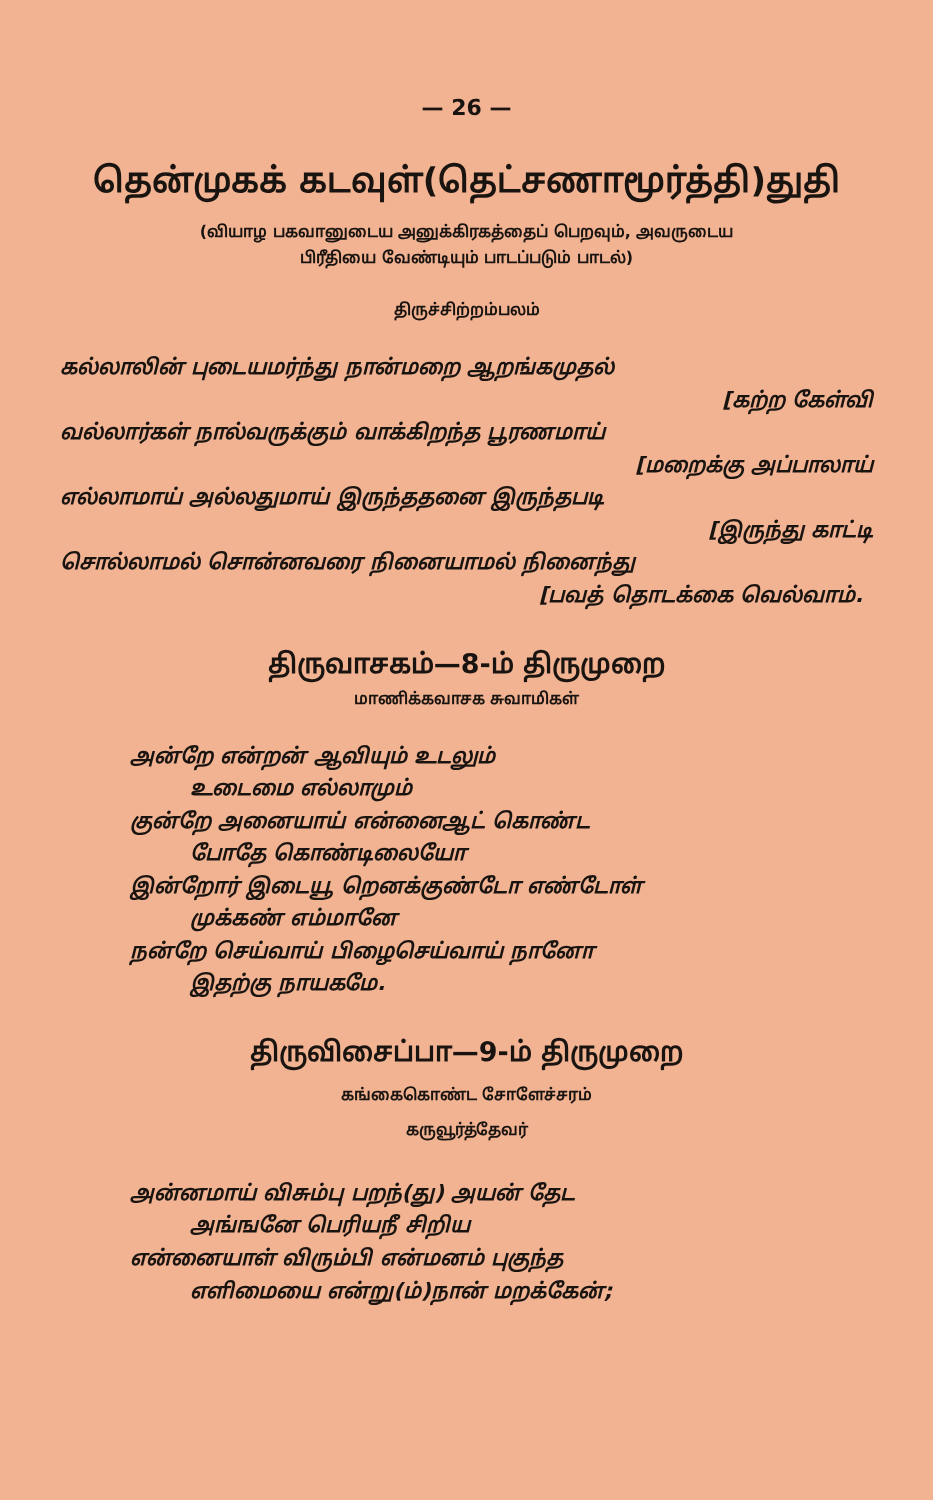— 26 —
தென்முகக் கடவுள்(தெட்சணாமூர்த்தி)துதி
(வியாழ பகவானுடைய அனுக்கிரகத்தைப் பெறவும், அவருடைய
பிரீதியை வேண்டியும் பாடப்படும் பாடல்)
திருச்சிற்றம்பலம்
கல்லாலின் புடையமர்ந்து நான்மறை ஆறங்கமுதல்
[கற்ற கேள்வி
வல்லார்கள் நால்வருக்கும் வாக்கிறந்த பூரணமாய்
[மறைக்கு அப்பாலாய்
எல்லாமாய் அல்லதுமாய் இருந்ததனை இருந்தபடி
[இருந்து காட்டி
சொல்லாமல் சொன்னவரை நினையாமல் நினைந்து
[பவத் தொடக்கை வெல்வாம்.
திருவாசகம்—8-ம் திருமுறை
மாணிக்கவாசக சுவாமிகள்
அன்றே என்றன் ஆவியும் உடலும்
உடைமை எல்லாமும்
குன்றே அனையாய் என்னைஆட் கொண்ட
போதே கொண்டிலையோ
இன்றோர் இடையூ றெனக்குண்டோ எண்டோள்
முக்கண் எம்மானே
நன்றே செய்வாய் பிழைசெய்வாய் நானோ
இதற்கு நாயகமே.
திருவிசைப்பா—9-ம் திருமுறை
கங்கைகொண்ட சோளேச்சரம்
கருவூர்த்தேவர்
அன்னமாய் விசும்பு பறந்(து) அயன் தேட
அங்ஙனே பெரியநீ சிறிய
என்னையாள் விரும்பி என்மனம் புகுந்த
எளிமையை என்று(ம்)நான் மறக்கேன்;